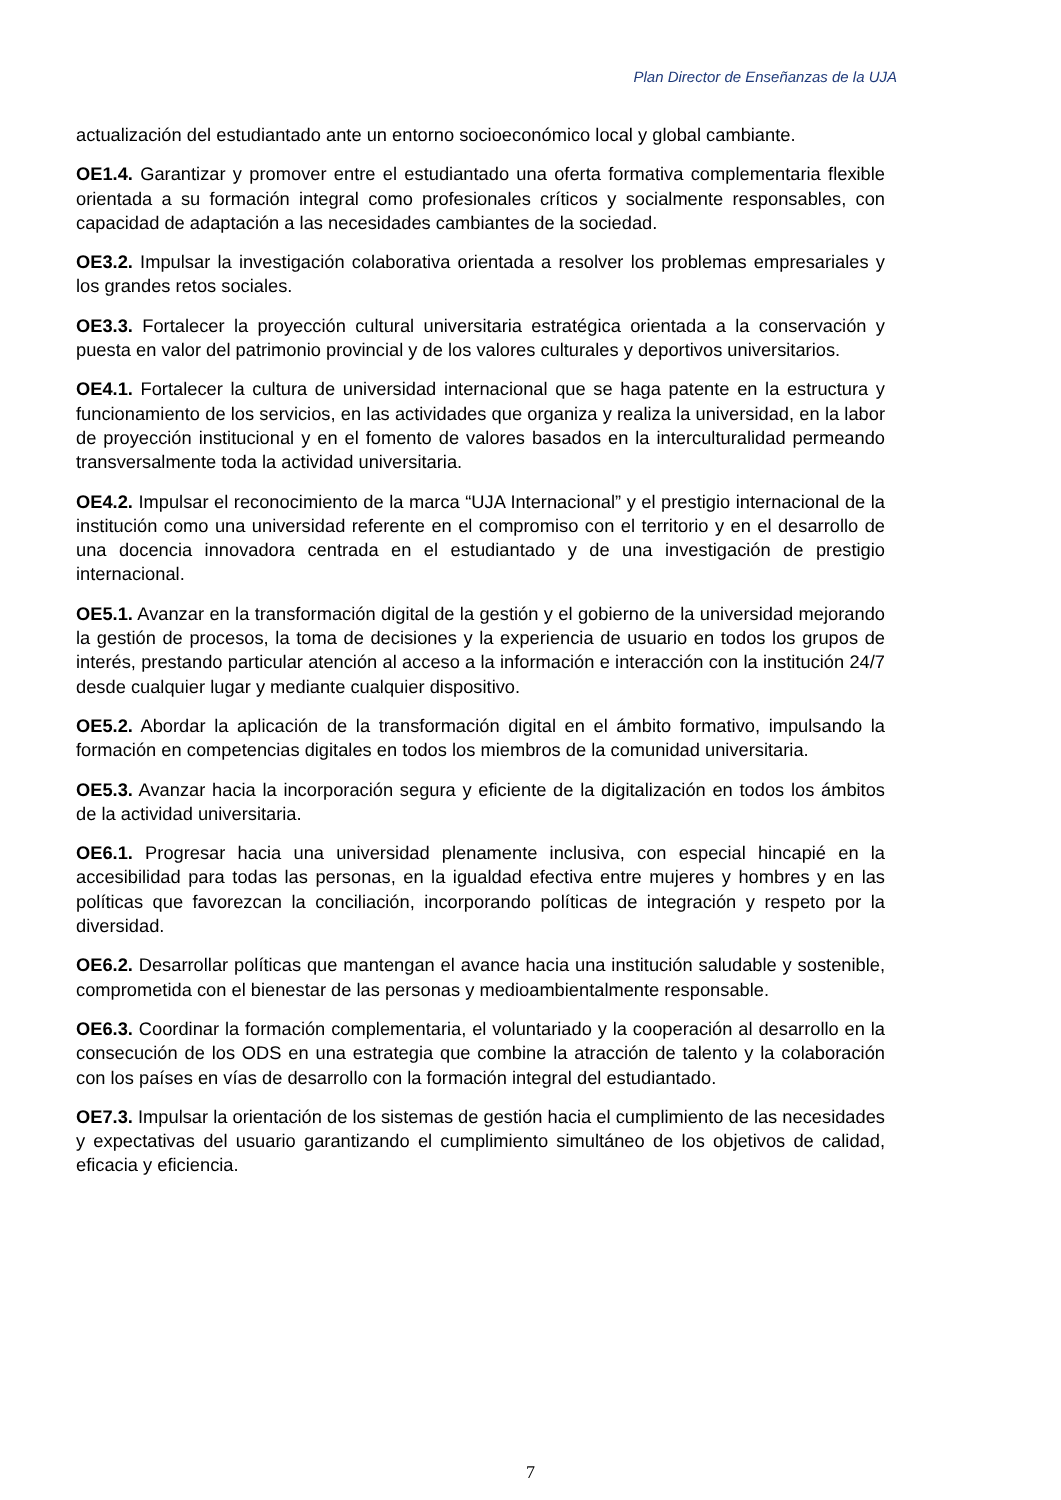Plan Director de Enseñanzas de la UJA
actualización del estudiantado ante un entorno socioeconómico local y global cambiante.
OE1.4. Garantizar y promover entre el estudiantado una oferta formativa complementaria flexible orientada a su formación integral como profesionales críticos y socialmente responsables, con capacidad de adaptación a las necesidades cambiantes de la sociedad.
OE3.2. Impulsar la investigación colaborativa orientada a resolver los problemas empresariales y los grandes retos sociales.
OE3.3. Fortalecer la proyección cultural universitaria estratégica orientada a la conservación y puesta en valor del patrimonio provincial y de los valores culturales y deportivos universitarios.
OE4.1. Fortalecer la cultura de universidad internacional que se haga patente en la estructura y funcionamiento de los servicios, en las actividades que organiza y realiza la universidad, en la labor de proyección institucional y en el fomento de valores basados en la interculturalidad permeando transversalmente toda la actividad universitaria.
OE4.2. Impulsar el reconocimiento de la marca “UJA Internacional” y el prestigio internacional de la institución como una universidad referente en el compromiso con el territorio y en el desarrollo de una docencia innovadora centrada en el estudiantado y de una investigación de prestigio internacional.
OE5.1. Avanzar en la transformación digital de la gestión y el gobierno de la universidad mejorando la gestión de procesos, la toma de decisiones y la experiencia de usuario en todos los grupos de interés, prestando particular atención al acceso a la información e interacción con la institución 24/7 desde cualquier lugar y mediante cualquier dispositivo.
OE5.2. Abordar la aplicación de la transformación digital en el ámbito formativo, impulsando la formación en competencias digitales en todos los miembros de la comunidad universitaria.
OE5.3. Avanzar hacia la incorporación segura y eficiente de la digitalización en todos los ámbitos de la actividad universitaria.
OE6.1. Progresar hacia una universidad plenamente inclusiva, con especial hincapié en la accesibilidad para todas las personas, en la igualdad efectiva entre mujeres y hombres y en las políticas que favorezcan la conciliación, incorporando políticas de integración y respeto por la diversidad.
OE6.2. Desarrollar políticas que mantengan el avance hacia una institución saludable y sostenible, comprometida con el bienestar de las personas y medioambientalmente responsable.
OE6.3. Coordinar la formación complementaria, el voluntariado y la cooperación al desarrollo en la consecución de los ODS en una estrategia que combine la atracción de talento y la colaboración con los países en vías de desarrollo con la formación integral del estudiantado.
OE7.3. Impulsar la orientación de los sistemas de gestión hacia el cumplimiento de las necesidades y expectativas del usuario garantizando el cumplimiento simultáneo de los objetivos de calidad, eficacia y eficiencia.
7